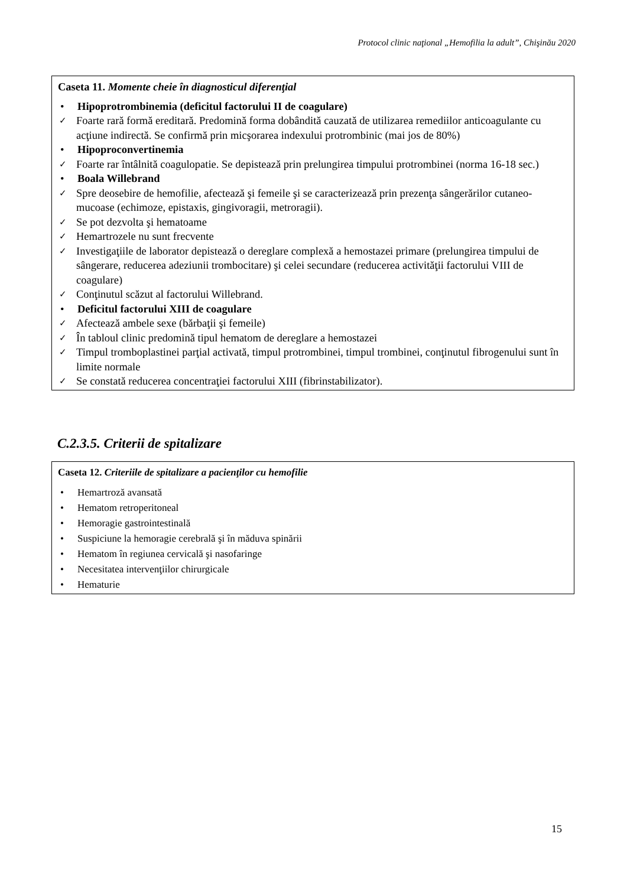Protocol clinic naţional „Hemofilia la adult”, Chişinău 2020
Caseta 11. Momente cheie în diagnosticul diferenţial
• Hipoprotrombinemia (deficitul factorului II de coagulare)
✓ Foarte rară formă ereditară. Predomină forma dobândită cauzată de utilizarea remediilor anticoagulante cu acţiune indirectă. Se confirmă prin micşorarea indexului protrombinic (mai jos de 80%)
• Hipoproconvertinemia
✓ Foarte rar întâlnită coagulopatie. Se depistează prin prelungirea timpului protrombinei (norma 16-18 sec.)
• Boala Willebrand
✓ Spre deosebire de hemofilie, afectează şi femeile şi se caracterizează prin prezenţa sângerărilor cutaneo-mucoase (echimoze, epistaxis, gingivoragii, metroragii).
✓ Se pot dezvolta şi hematoame
✓ Hemartrozele nu sunt frecvente
✓ Investigaţiile de laborator depistează o dereglare complexă a hemostazei primare (prelungirea timpului de sângerare, reducerea adeziunii trombocitare) şi celei secundare (reducerea activităţii factorului VIII de coagulare)
✓ Conţinutul scăzut al factorului Willebrand.
• Deficitul factorului XIII de coagulare
✓ Afectează ambele sexe (bărbaţii şi femeile)
✓ În tabloul clinic predomină tipul hematom de dereglare a hemostazei
✓ Timpul tromboplastinei parţial activată, timpul protrombinei, timpul trombinei, conţinutul fibrogenului sunt în limite normale
✓ Se constată reducerea concentraţiei factorului XIII (fibrinstabilizator).
C.2.3.5. Criterii de spitalizare
Caseta 12. Criteriile de spitalizare a pacienţilor cu hemofilie
• Hemartroză avansată
• Hematom retroperitoneal
• Hemoragie gastrointestinală
• Suspiciune la hemoragie cerebrală şi în măduva spinării
• Hematom în regiunea cervicală şi nasofaringe
• Necesitatea intervenţiilor chirurgicale
• Hematurie
15